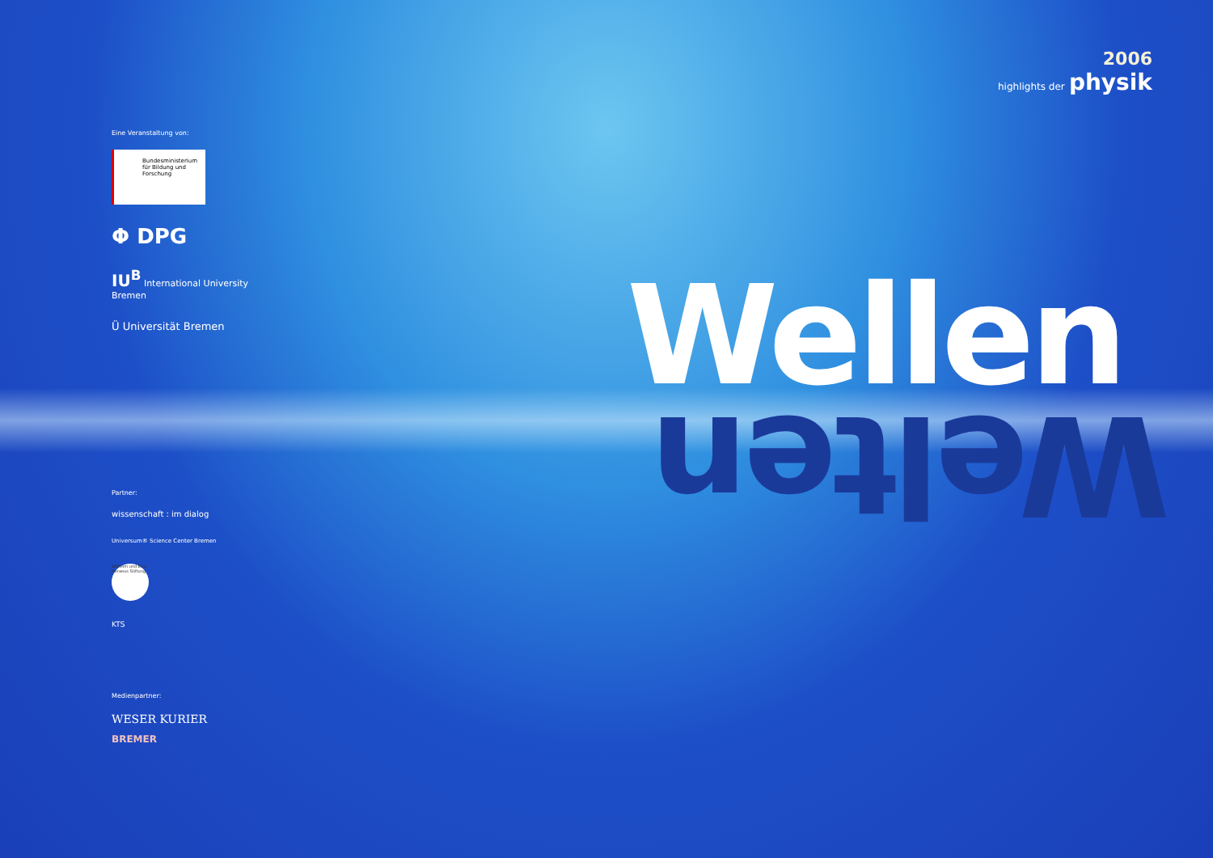2006
highlights der physik
Eine Veranstaltung von:
Bundesministerium für Bildung und Forschung
Φ DPG
IU<sup>B</sup> International University Bremen
Ü Universität Bremen
Partner:
wissenschaft : im dialog
Universum® Science Center Bremen
Wilhelm und Else Heraeus Stiftung
KTS
Medienpartner:
WESER KURIER
BREMER
Wellen
Welten